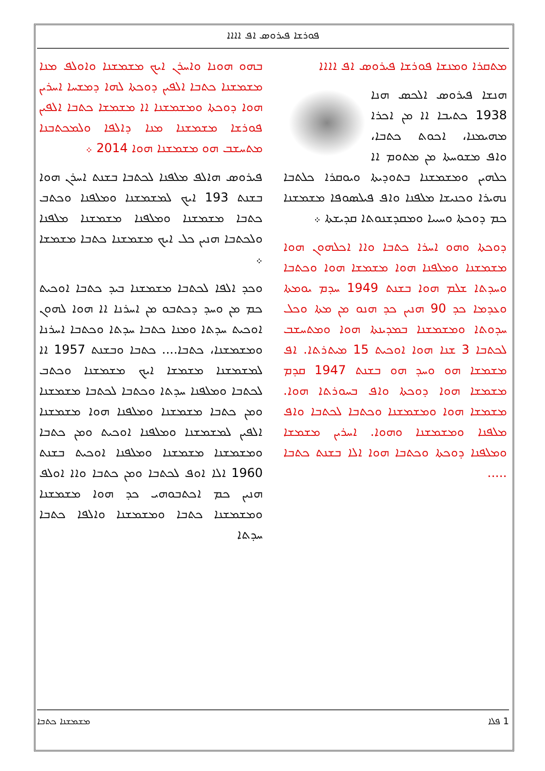ܦܘܪܫܐ ܦܝܪܘܣ ܐܦ ܐܐܐܐ
ܡܬܩܪܐ ܘܡܢܫܐ ܦܘܪܫܐ ܦܝܪܘܣ ܐܦ ܐܐܐܐ
ܗܢܫܐ ܦܝܪܘܣ ܐܠܟܣ ܗܢܐ 1938 ܟܬܝܒܐ ܐܐ ܡܢ ܐܟܪܐ ܡܗܝܡܢܐ، ܐܟܘܬ ܟܬܒܐ، ܘܐܦ ܡܫܘܚܬܐ ܡܢ ܡܬܘܡ ܐܐ ܟܠܗܝܢ ܘܡܫܡܫܢܐ ܒܬܘܕܝܬܐ ܘܝܘܩܪܐ ܟܠܬܒܐ ܢܗܝܪܐ ܘܟܢܝܫܐ ܡܠܦܢܐ ܘܐܦ ܦܝܠܣܘܦܐ ܡܫܡܫܢܐ ܟܡ ܕܘܟܬܐ ܘܚܝܝܐ ܘܡܩܕܫܢܘܬܐ ܩܕܝܫܬܐ ܀
ܕܘܟܬܐ ܘܗܘ ܐܚܪܐ ܟܬܒܐ ܘܐܐ ܐܟܠܗܘܢ ܗܘܐ ܡܫܡܫܢܐ ܘܡܠܦܢܐ ܗܘܐ ܡܫܡܫܐ ܗܘܐ ܘܟܬܒܐ ܘܚܕܬܐ ܫܠܡ ܗܘܐ ܒܫܢܬ 1949 ܚܕܡ ܝܘܡܬܐ ܘܥܕܡܐ ܟܕ 90 ܗܢܝܢ ܟܕ ܗܢܘ ܡܢ ܡܬܐ ܘܟܠ ܚܕܘܬܐ ܘܡܫܡܫܢܐ ܒܡܕܝܢܬܐ ܗܘܐ ܘܡܬܚܫܒ ܠܟܬܒܐ 3 ܫܢܐ ܗܘܐ ܐܘܟܝܬ 15 ܡܝܬܪܬܐ. ܐܦ ܡܫܡܫܐ ܗܘ ܘܚܕ ܗܘ ܒܫܢܬ 1947 ܩܕܡ ܡܫܡܫܐ ܗܘܐ ܕܘܟܬܐ ܘܐܦ ܒܚܘܪܬܐ ܗܘܐ. ܡܫܡܫܐ ܗܘܐ ܘܡܫܡܫܢܐ ܘܟܬܒܐ ܠܟܬܒܐ ܘܐܦ ܡܠܦܢܐ ܘܡܫܡܫܢܐ ܘܗܘܐ. ܐܚܪܝܢ ܡܫܡܫܐ ܘܡܠܦܢܐ ܕܘܟܬܐ ܘܟܬܒܐ ܗܘܐ ܐܠܐ ܒܫܢܬ ܟܬܒܐ .....
ܒܗܘ ܗܘܢܐ ܘܐܚܪܢ ܐܝܟ ܡܫܡܫܢܐ ܘܐܘܠܦ ܡܢܐ ܡܫܡܫܢܐ ܟܬܒܐ ܐܠܦܝܢ ܕܘܟܬܐ ܠܗܐ ܕܡܫܚܐ ܐܚܪܝܢ ܗܘܐ ܕܘܟܬܐ ܘܡܫܡܫܢܐ ܐܐ ܡܫܡܫܐ ܟܬܒܐ ܐܠܦܝܢ ܦܘܪܫܐ ܡܫܡܫܢܐ ܡܢܐ ܕܐܠܦܐ ܘܠܡܟܬܒܢܐ ܡܬܚܫܒ ܗܘ ܡܫܡܫܢܐ ܗܘܐ 2014 ܀
ܦܝܪܘܣ ܗܐܠܦ ܡܠܦܢܐ ܠܟܬܒܐ ܒܫܢܬ ܐܚܪܢ ܗܘܐ ܒܫܢܬ 193 ܐܝܟ ܠܡܫܡܫܢܐ ܘܡܠܦܢܐ ܘܟܬܒ ܟܬܒܐ ܡܫܡܫܢܐ ܘܡܠܦܢܐ ܡܫܡܫܢܐ ܡܠܦܢܐ ܘܠܟܬܒܐ ܗܢܝܢ ܟܠ ܐܝܟ ܡܫܡܫܢܐ ܟܬܒܐ ܡܫܡܫܐ ܀
ܘܟܕ ܐܠܦܐ ܠܟܬܒܐ ܡܫܡܫܢܐ ܒܝܕ ܟܬܒܐ ܐܘܟܝܬ ܟܡ ܡܢ ܘܚܕ ܕܟܬܒܘ ܡܢ ܐܚܪܢܐ ܐܐ ܗܘܐ ܠܗܘܢ ܐܘܟܝܬ ܚܕܬܐ ܘܡܢܐ ܟܬܒܐ ܚܕܬܐ ܘܟܬܒܐ ܐܚܪܢܐ ܘܡܫܡܫܢܐ، ܟܬܒܐ.... ܟܬܒܐ ܘܒܫܢܬ 1957 ܐܐ ܠܡܫܡܫܢܐ ܡܫܡܫܐ ܐܝܟ ܡܫܡܫܢܐ ܘܟܬܒ ܠܟܬܒܐ ܘܡܠܦܢܐ ܚܕܬܐ ܘܟܬܒܐ ܠܟܬܒܐ ܡܫܡܫܢܐ ܘܡܢ ܟܬܒܐ ܡܫܡܫܢܐ ܘܡܠܦܢܐ ܗܘܐ ܡܫܡܫܢܐ ܐܠܦܝܢ ܠܡܫܡܫܢܐ ܘܡܠܦܢܐ ܐܘܟܝܬ ܘܡܢ ܟܬܒܐ ܘܡܫܡܫܢܐ ܡܫܡܫܢܐ ܘܡܠܦܢܐ ܐܘܟܝܬ ܒܫܢܬ 1960 ܐܠܐ ܐܘܦ ܠܟܬܒܐ ܘܡܢ ܟܬܒܐ ܘܐܐ ܐܘܠܦ ܗܢܝܢ ܟܡ ܐܟܬܒܘܗܝ ܟܕ ܗܘܐ ܡܫܡܫܢܐ ܘܡܫܡܫܢܐ ܟܬܒܐ ܘܡܫܡܫܢܐ ܘܐܠܦܐ ܟܬܒܐ ܚܕܬܐ
1 ܦܠܐ ܡܫܡܫܢܐ ܟܬܒܐ